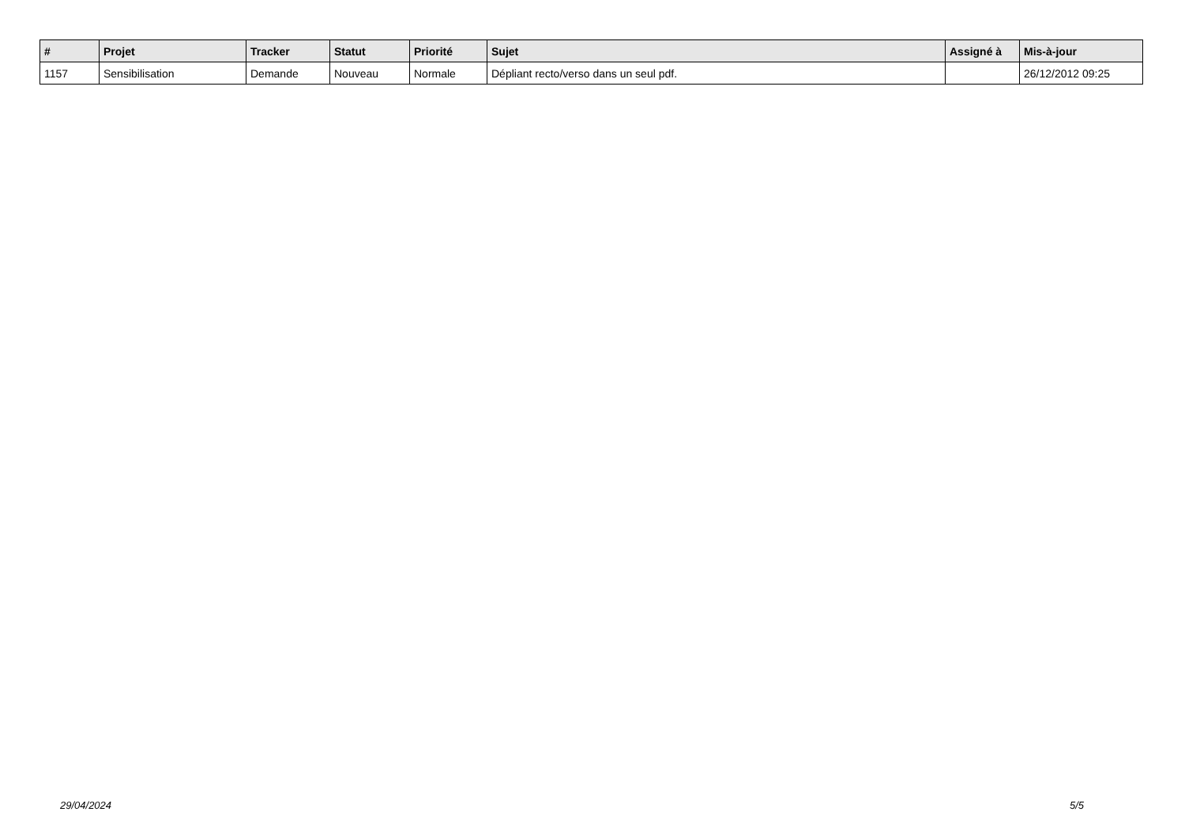| # | Projet | Tracker | Statut | Priorité | Sujet | Assigné à | Mis-à-jour |
| --- | --- | --- | --- | --- | --- | --- | --- |
| 1157 | Sensibilisation | Demande | Nouveau | Normale | Dépliant recto/verso dans un seul pdf. | | 26/12/2012 09:25 |
29/04/2024 5/5